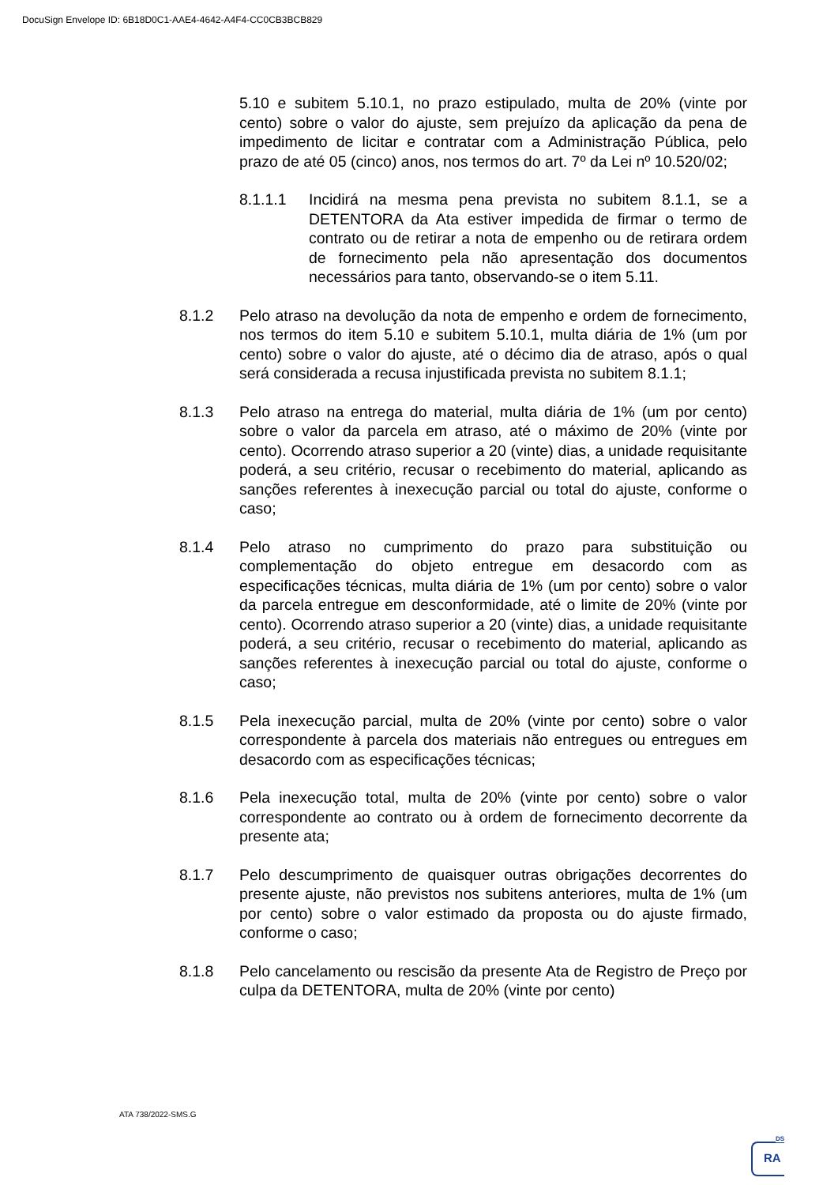DocuSign Envelope ID: 6B18D0C1-AAE4-4642-A4F4-CC0CB3BCB829
5.10 e subitem 5.10.1, no prazo estipulado, multa de 20% (vinte por cento) sobre o valor do ajuste, sem prejuízo da aplicação da pena de impedimento de licitar e contratar com a Administração Pública, pelo prazo de até 05 (cinco) anos, nos termos do art. 7º da Lei nº 10.520/02;
8.1.1.1 Incidirá na mesma pena prevista no subitem 8.1.1, se a DETENTORA da Ata estiver impedida de firmar o termo de contrato ou de retirar a nota de empenho ou de retirara ordem de fornecimento pela não apresentação dos documentos necessários para tanto, observando-se o item 5.11.
8.1.2 Pelo atraso na devolução da nota de empenho e ordem de fornecimento, nos termos do item 5.10 e subitem 5.10.1, multa diária de 1% (um por cento) sobre o valor do ajuste, até o décimo dia de atraso, após o qual será considerada a recusa injustificada prevista no subitem 8.1.1;
8.1.3 Pelo atraso na entrega do material, multa diária de 1% (um por cento) sobre o valor da parcela em atraso, até o máximo de 20% (vinte por cento). Ocorrendo atraso superior a 20 (vinte) dias, a unidade requisitante poderá, a seu critério, recusar o recebimento do material, aplicando as sanções referentes à inexecução parcial ou total do ajuste, conforme o caso;
8.1.4 Pelo atraso no cumprimento do prazo para substituição ou complementação do objeto entregue em desacordo com as especificações técnicas, multa diária de 1% (um por cento) sobre o valor da parcela entregue em desconformidade, até o limite de 20% (vinte por cento). Ocorrendo atraso superior a 20 (vinte) dias, a unidade requisitante poderá, a seu critério, recusar o recebimento do material, aplicando as sanções referentes à inexecução parcial ou total do ajuste, conforme o caso;
8.1.5 Pela inexecução parcial, multa de 20% (vinte por cento) sobre o valor correspondente à parcela dos materiais não entregues ou entregues em desacordo com as especificações técnicas;
8.1.6 Pela inexecução total, multa de 20% (vinte por cento) sobre o valor correspondente ao contrato ou à ordem de fornecimento decorrente da presente ata;
8.1.7 Pelo descumprimento de quaisquer outras obrigações decorrentes do presente ajuste, não previstos nos subitens anteriores, multa de 1% (um por cento) sobre o valor estimado da proposta ou do ajuste firmado, conforme o caso;
8.1.8 Pelo cancelamento ou rescisão da presente Ata de Registro de Preço por culpa da DETENTORA, multa de 20% (vinte por cento)
ATA 738/2022-SMS.G
DS
RA